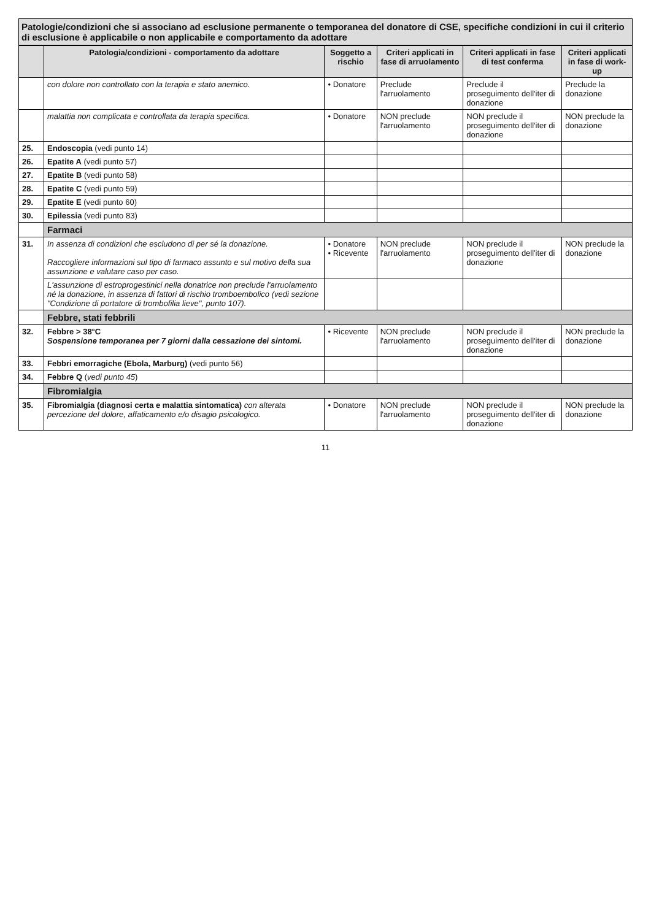Patologie/condizioni che si associano ad esclusione permanente o temporanea del donatore di CSE, specifiche condizioni in cui il criterio di esclusione è applicabile o non applicabile e comportamento da adottare
| | Patologia/condizioni - comportamento da adottare | Soggetto a rischio | Criteri applicati in fase di arruolamento | Criteri applicati in fase di test conferma | Criteri applicati in fase di work-up |
| --- | --- | --- | --- | --- | --- |
| | con dolore non controllato con la terapia e stato anemico. | • Donatore | Preclude l'arruolamento | Preclude il proseguimento dell'iter di donazione | Preclude la donazione |
| | malattia non complicata e controllata da terapia specifica. | • Donatore | NON preclude l'arruolamento | NON preclude il proseguimento dell'iter di donazione | NON preclude la donazione |
| 25. | Endoscopia (vedi punto 14) | | | | |
| 26. | Epatite A (vedi punto 57) | | | | |
| 27. | Epatite B (vedi punto 58) | | | | |
| 28. | Epatite C (vedi punto 59) | | | | |
| 29. | Epatite E (vedi punto 60) | | | | |
| 30. | Epilessia (vedi punto 83) | | | | |
| | Farmaci | | | | |
| 31. | In assenza di condizioni che escludono di per sé la donazione. Raccogliere informazioni sul tipo di farmaco assunto e sul motivo della sua assunzione e valutare caso per caso. | • Donatore • Ricevente | NON preclude l'arruolamento | NON preclude il proseguimento dell'iter di donazione | NON preclude la donazione |
| | L'assunzione di estroprogestinici nella donatrice non preclude l'arruolamento né la donazione, in assenza di fattori di rischio tromboembolico (vedi sezione "Condizione di portatore di trombofilia lieve", punto 107). | | | | |
| | Febbre, stati febbrili | | | | |
| 32. | Febbre > 38°C Sospensione temporanea per 7 giorni dalla cessazione dei sintomi. | • Ricevente | NON preclude l'arruolamento | NON preclude il proseguimento dell'iter di donazione | NON preclude la donazione |
| 33. | Febbri emorragiche (Ebola, Marburg) (vedi punto 56) | | | | |
| 34. | Febbre Q ( vedi punto 45 ) | | | | |
| | Fibromialgia | | | | |
| 35. | Fibromialgia (diagnosi certa e malattia sintomatica) con alterata percezione del dolore, affaticamento e/o disagio psicologico. | • Donatore | NON preclude l'arruolamento | NON preclude il proseguimento dell'iter di donazione | NON preclude la donazione |
11